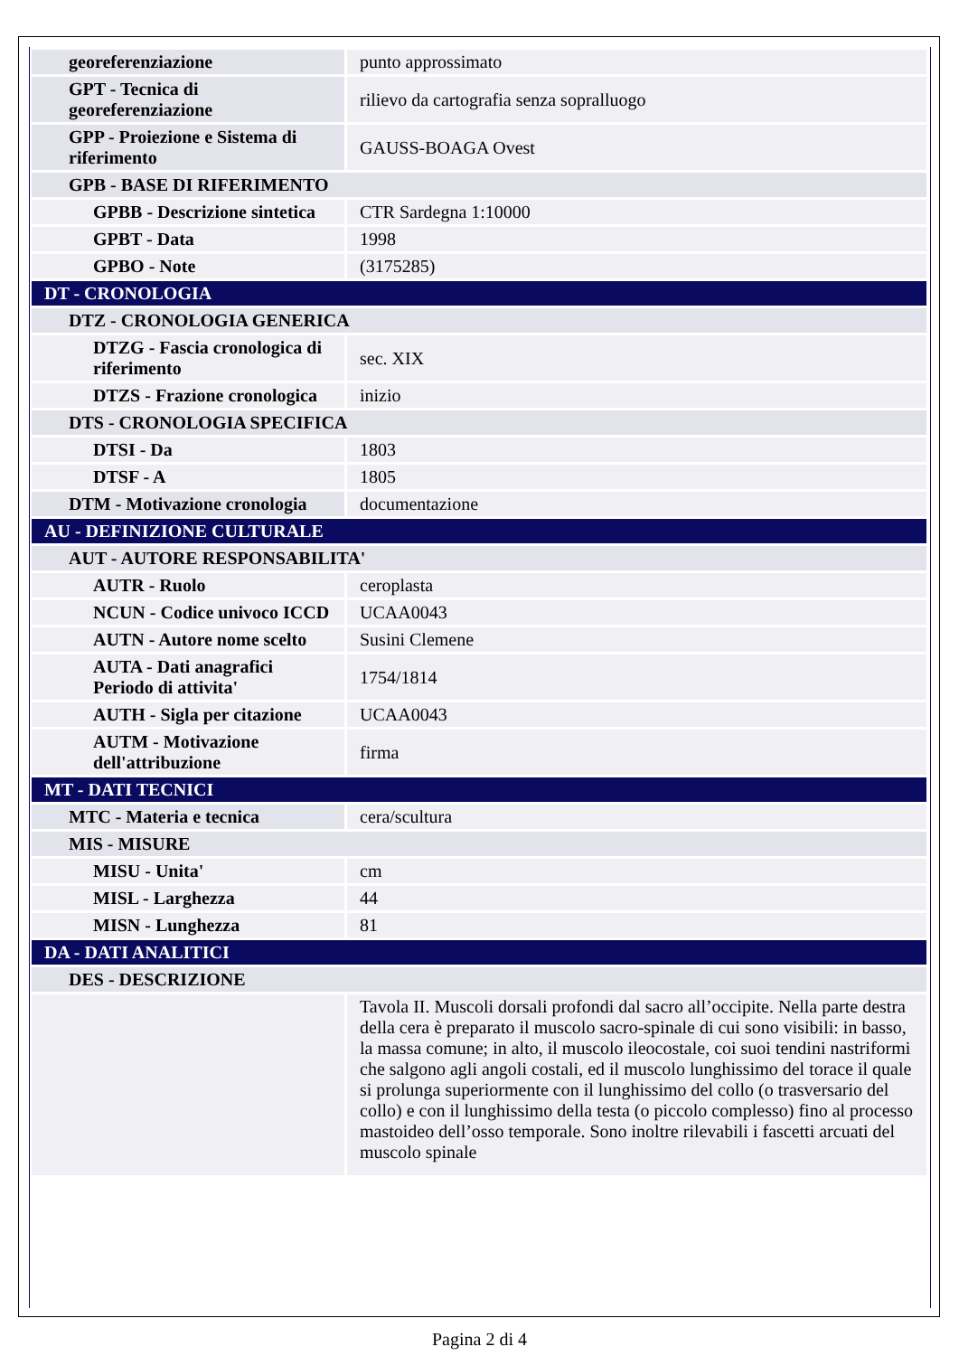| georeferenziazione | punto approssimato |
| GPT - Tecnica di georeferenziazione | rilievo da cartografia senza sopralluogo |
| GPP - Proiezione e Sistema di riferimento | GAUSS-BOAGA Ovest |
| GPB - BASE DI RIFERIMENTO | |
| GPBB - Descrizione sintetica | CTR Sardegna 1:10000 |
| GPBT - Data | 1998 |
| GPBO - Note | (3175285) |
| DT - CRONOLOGIA | |
| DTZ - CRONOLOGIA GENERICA | |
| DTZG - Fascia cronologica di riferimento | sec. XIX |
| DTZS - Frazione cronologica | inizio |
| DTS - CRONOLOGIA SPECIFICA | |
| DTSI - Da | 1803 |
| DTSF - A | 1805 |
| DTM - Motivazione cronologia | documentazione |
| AU - DEFINIZIONE CULTURALE | |
| AUT - AUTORE RESPONSABILITA' | |
| AUTR - Ruolo | ceroplasta |
| NCUN - Codice univoco ICCD | UCAA0043 |
| AUTN - Autore nome scelto | Susini Clemene |
| AUTA - Dati anagrafici Periodo di attivita' | 1754/1814 |
| AUTH - Sigla per citazione | UCAA0043 |
| AUTM - Motivazione dell'attribuzione | firma |
| MT - DATI TECNICI | |
| MTC - Materia e tecnica | cera/scultura |
| MIS - MISURE | |
| MISU - Unita' | cm |
| MISL - Larghezza | 44 |
| MISN - Lunghezza | 81 |
| DA - DATI ANALITICI | |
| DES - DESCRIZIONE | |
| | Tavola II. Muscoli dorsali profondi dal sacro all’occipite. Nella parte destra della cera è preparato il muscolo sacro-spinale di cui sono visibili: in basso, la massa comune; in alto, il muscolo ileocostale, coi suoi tendini nastriformi che salgono agli angoli costali, ed il muscolo lunghissimo del torace il quale si prolunga superiormente con il lunghissimo del collo (o trasversario del collo) e con il lunghissimo della testa (o piccolo complesso) fino al processo mastoideo dell’osso temporale. Sono inoltre rilevabili i fascetti arcuati del muscolo spinale |
Pagina 2 di 4